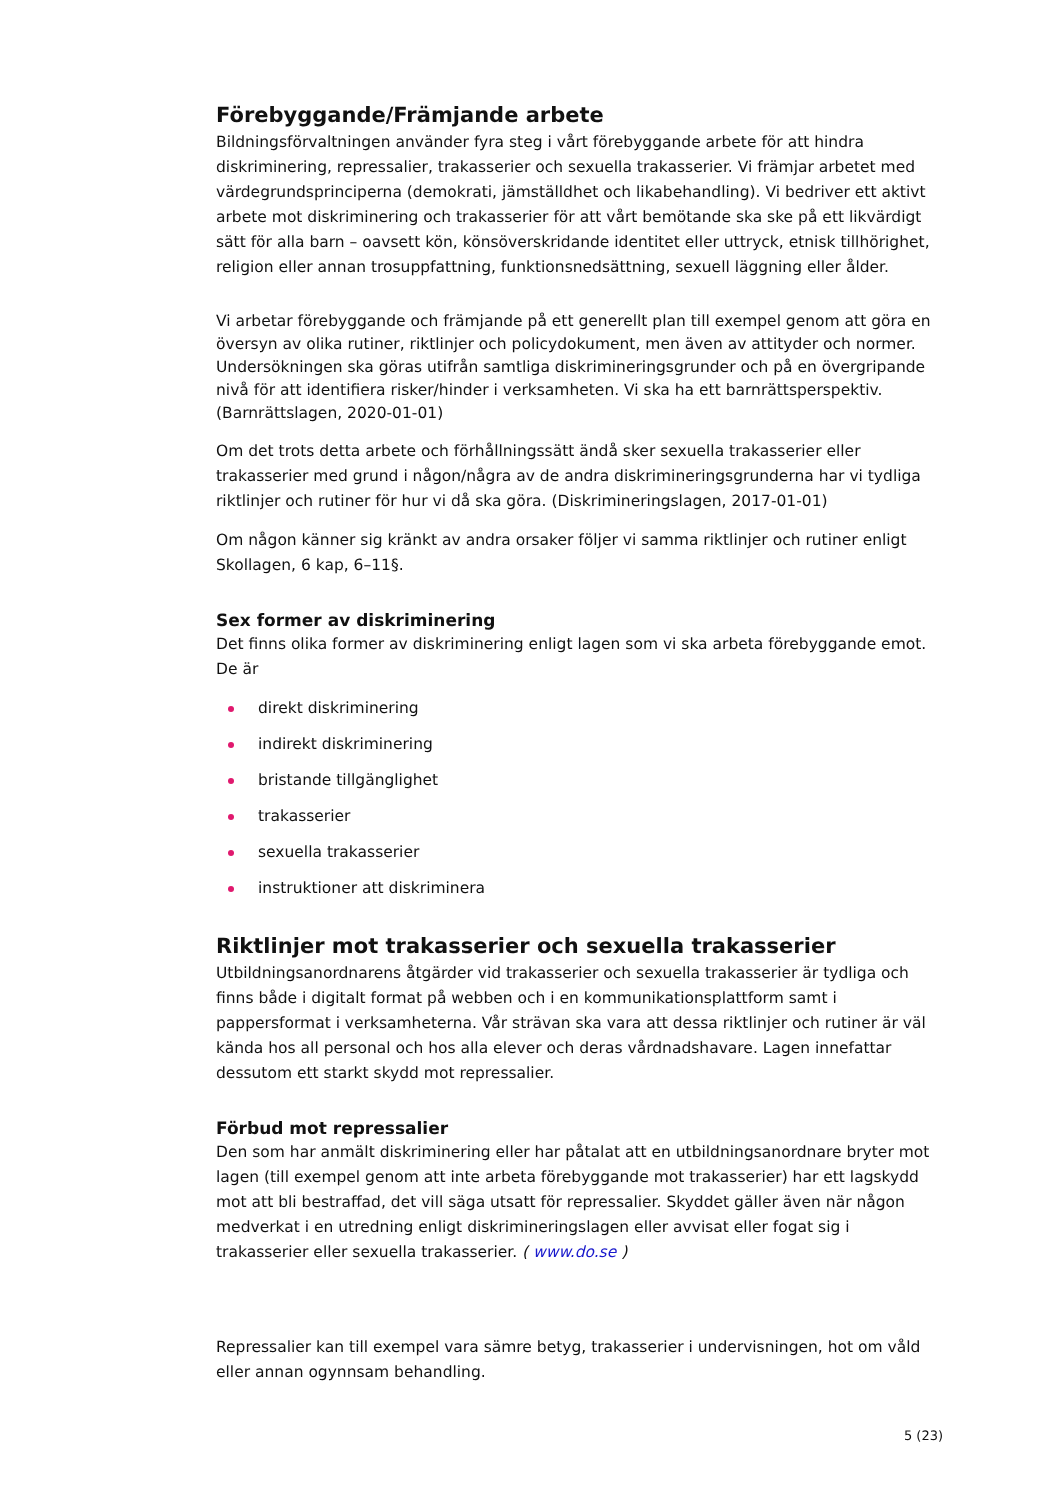Förebyggande/Främjande arbete
Bildningsförvaltningen använder fyra steg i vårt förebyggande arbete för att hindra diskriminering, repressalier, trakasserier och sexuella trakasserier. Vi främjar arbetet med värdegrundsprinciperna (demokrati, jämställdhet och likabehandling). Vi bedriver ett aktivt arbete mot diskriminering och trakasserier för att vårt bemötande ska ske på ett likvärdigt sätt för alla barn – oavsett kön, könsöverskridande identitet eller uttryck, etnisk tillhörighet, religion eller annan trosuppfattning, funktionsnedsättning, sexuell läggning eller ålder.
Vi arbetar förebyggande och främjande på ett generellt plan till exempel genom att göra en översyn av olika rutiner, riktlinjer och policydokument, men även av attityder och normer. Undersökningen ska göras utifrån samtliga diskrimineringsgrunder och på en övergripande nivå för att identifiera risker/hinder i verksamheten. Vi ska ha ett barnrättsperspektiv. (Barnrättslagen, 2020-01-01)
Om det trots detta arbete och förhållningssätt ändå sker sexuella trakasserier eller trakasserier med grund i någon/några av de andra diskrimineringsgrunderna har vi tydliga riktlinjer och rutiner för hur vi då ska göra. (Diskrimineringslagen, 2017-01-01)
Om någon känner sig kränkt av andra orsaker följer vi samma riktlinjer och rutiner enligt Skollagen, 6 kap, 6–11§.
Sex former av diskriminering
Det finns olika former av diskriminering enligt lagen som vi ska arbeta förebyggande emot. De är
direkt diskriminering
indirekt diskriminering
bristande tillgänglighet
trakasserier
sexuella trakasserier
instruktioner att diskriminera
Riktlinjer mot trakasserier och sexuella trakasserier
Utbildningsanordnarens åtgärder vid trakasserier och sexuella trakasserier är tydliga och finns både i digitalt format på webben och i en kommunikationsplattform samt i pappersformat i verksamheterna. Vår strävan ska vara att dessa riktlinjer och rutiner är väl kända hos all personal och hos alla elever och deras vårdnadshavare. Lagen innefattar dessutom ett starkt skydd mot repressalier.
Förbud mot repressalier
Den som har anmält diskriminering eller har påtalat att en utbildningsanordnare bryter mot lagen (till exempel genom att inte arbeta förebyggande mot trakasserier) har ett lagskydd mot att bli bestraffad, det vill säga utsatt för repressalier. Skyddet gäller även när någon medverkat i en utredning enligt diskrimineringslagen eller avvisat eller fogat sig i trakasserier eller sexuella trakasserier. ( www.do.se )
Repressalier kan till exempel vara sämre betyg, trakasserier i undervisningen, hot om våld eller annan ogynnsam behandling.
5 (23)